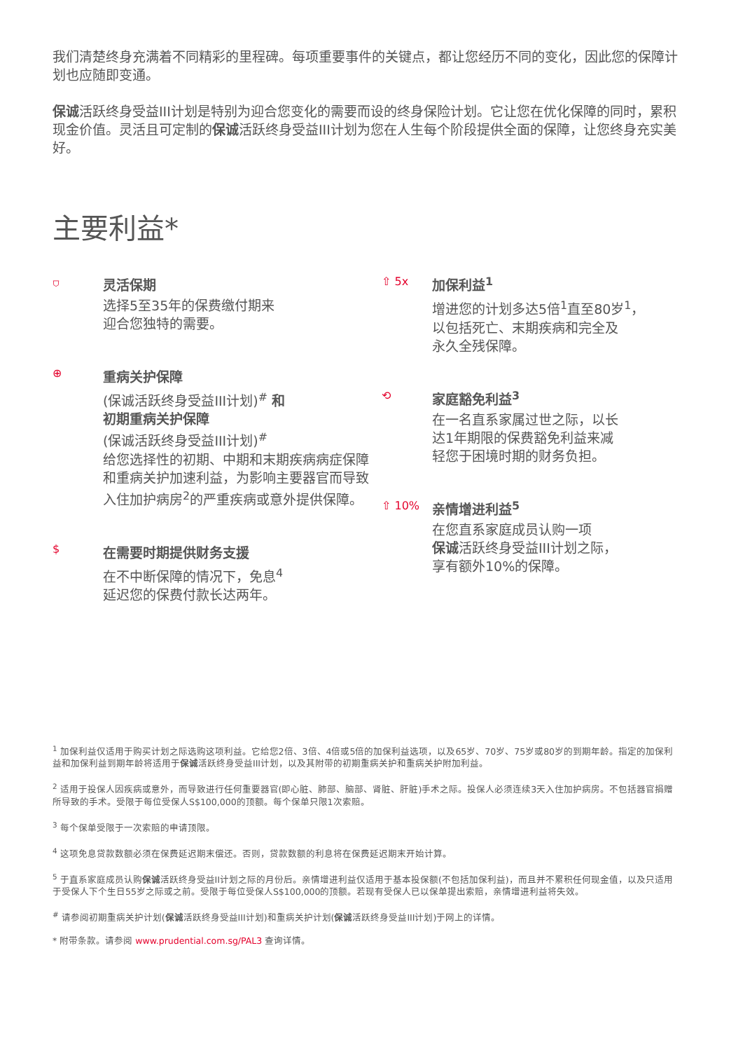我们清楚终身充满着不同精彩的里程碑。每项重要事件的关键点，都让您经历不同的变化，因此您的保障计划也应随即变通。
保诚活跃终身受益III计划是特别为迎合您变化的需要而设的终身保险计划。它让您在优化保障的同时，累积现金价值。灵活且可定制的保诚活跃终身受益III计划为您在人生每个阶段提供全面的保障，让您终身充实美好。
主要利益*
⛉
灵活保期
选择5至35年的保费缴付期来
迎合您独特的需要。
⊕
重病关护保障
(保诚活跃终身受益III计划)<sup>#</sup> 和
初期重病关护保障
(保诚活跃终身受益III计划)<sup>#</sup>
给您选择性的初期、中期和末期疾病病症保障和重病关护加速利益，为影响主要器官而导致入住加护病房<sup>2</sup>的严重疾病或意外提供保障。
$
在需要时期提供财务支援
在不中断保障的情况下，免息<sup>4</sup>
延迟您的保费付款长达两年。
⇧ 5x
加保利益<sup>1</sup>
增进您的计划多达5倍<sup>1</sup>直至80岁<sup>1</sup>，
以包括死亡、末期疾病和完全及
永久全残保障。
⟲
家庭豁免利益<sup>3</sup>
在一名直系家属过世之际，以长
达1年期限的保费豁免利益来减
轻您于困境时期的财务负担。
⇧ 10%
亲情增进利益<sup>5</sup>
在您直系家庭成员认购一项
保诚活跃终身受益III计划之际，
享有额外10%的保障。
<sup>1</sup> 加保利益仅适用于购买计划之际选购这项利益。它给您2倍、3倍、4倍或5倍的加保利益选项，以及65岁、70岁、75岁或80岁的到期年龄。指定的加保利益和加保利益到期年龄将适用于保诚活跃终身受益III计划，以及其附带的初期重病关护和重病关护附加利益。
<sup>2</sup> 适用于投保人因疾病或意外，而导致进行任何重要器官(即心脏、肺部、脑部、肾脏、肝脏)手术之际。投保人必须连续3天入住加护病房。不包括器官捐赠所导致的手术。受限于每位受保人S$100,000的顶额。每个保单只限1次索赔。
<sup>3</sup> 每个保单受限于一次索赔的申请顶限。
<sup>4</sup> 这项免息贷款数额必须在保费延迟期末偿还。否则，贷款数额的利息将在保费延迟期末开始计算。
<sup>5</sup> 于直系家庭成员认购保诚活跃终身受益II计划之际的月份后。亲情增进利益仅适用于基本投保额(不包括加保利益)，而且并不累积任何现金值，以及只适用于受保人下个生日55岁之际或之前。受限于每位受保人S$100,000的顶额。若现有受保人已以保单提出索赔，亲情增进利益将失效。
<sup>#</sup> 请参阅初期重病关护计划(保诚活跃终身受益III计划)和重病关护计划(保诚活跃终身受益III计划)于网上的详情。
* 附带条款。请参阅 www.prudential.com.sg/PAL3 查询详情。